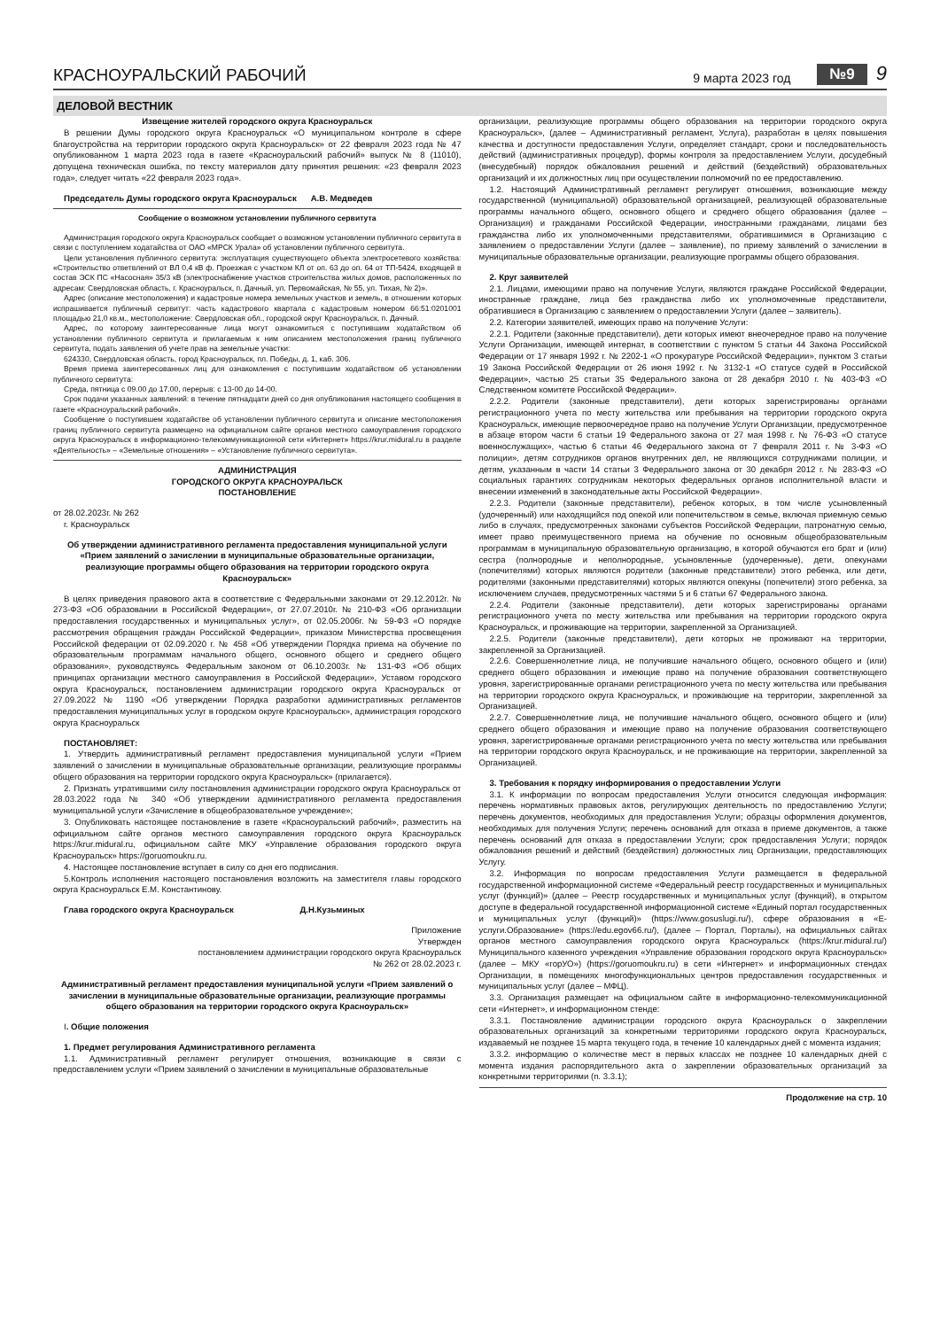КРАСНОУРАЛЬСКИЙ РАБОЧИЙ 9 марта 2023 год №9 9
ДЕЛОВОЙ ВЕСТНИК
Извещение жителей городского округа Красноуральск
В решении Думы городского округа Красноуральск «О муниципальном контроле в сфере благоустройства на территории городского округа Красноуральск» от 22 февраля 2023 года № 47 опубликованном 1 марта 2023 года в газете «Красноуральский рабочий» выпуск № 8 (11010), допущена техническая ошибка, по тексту материалов дату принятия решения: «23 февраля 2023 года», следует читать «22 февраля 2023 года».
Председатель Думы городского округа Красноуральск А.В. Медведев
Сообщение о возможном установлении публичного сервитута
Администрация городского округа Красноуральск сообщает о возможном установлении публичного сервитута в связи с поступлением ходатайства от ОАО «МРСК Урала» об установлении публичного сервитута.
Цели установления публичного сервитута: эксплуатация существующего объекта электросетевого хозяйства: «Строительство ответвлений от ВЛ 0,4 кВ ф. Проезжая с участком КЛ от оп. 63 до оп. 64 от ТП-5424, входящей в состав ЭСК ПС «Насосная» 35/3 кВ (электроснабжение участков строительства жилых домов, расположенных по адресам: Свердловская область, г. Красноуральск, п. Дачный, ул. Первомайская, № 55, ул. Тихая, № 2)».
Адрес (описание местоположения) и кадастровые номера земельных участков и земель, в отношении которых испрашивается публичный сервитут: часть кадастрового квартала с кадастровым номером 66:51:0201001 площадью 21,0 кв.м., местоположение: Свердловская обл., городской округ Красноуральск, п. Дачный.
Адрес, по которому заинтересованные лица могут ознакомиться с поступившим ходатайством об установлении публичного сервитута и прилагаемым к ним описанием местоположения границ публичного сервитута, подать заявления об учете прав на земельные участки:
624330, Свердловская область, город Красноуральск, пл. Победы, д. 1, каб. 306.
Время приема заинтересованных лиц для ознакомления с поступившим ходатайством об установлении публичного сервитута:
Среда, пятница с 09.00 до 17.00, перерыв: с 13-00 до 14-00.
Срок подачи указанных заявлений: в течение пятнадцати дней со дня опубликования настоящего сообщения в газете «Красноуральский рабочий».
Сообщение о поступившем ходатайстве об установлении публичного сервитута и описание местоположения границ публичного сервитута размещено на официальном сайте органов местного самоуправления городского округа Красноуральск в информационно-телекоммуникационной сети «Интернет» https://krur.midural.ru в разделе «Деятельность» – «Земельные отношения» – «Установление публичного сервитута».
АДМИНИСТРАЦИЯ
ГОРОДСКОГО ОКРУГА КРАСНОУРАЛЬСК
ПОСТАНОВЛЕНИЕ
от 28.02.2023г. № 262
г. Красноуральск
Об утверждении административного регламента предоставления муниципальной услуги «Прием заявлений о зачислении в муниципальные образовательные организации, реализующие программы общего образования на территории городского округа Красноуральск»
В целях приведения правового акта в соответствие с Федеральными законами от 29.12.2012г. № 273-ФЗ «Об образовании в Российской Федерации», от 27.07.2010г. № 210-ФЗ «Об организации предоставления государственных и муниципальных услуг», от 02.05.2006г. № 59-ФЗ «О порядке рассмотрения обращения граждан Российской Федерации», приказом Министерства просвещения Российской федерации от 02.09.2020 г. № 458 «Об утверждении Порядка приема на обучение по образовательным программам начального общего, основного общего и среднего общего образования», руководствуясь Федеральным законом от 06.10.2003г. № 131-ФЗ «Об общих принципах организации местного самоуправления в Российской Федерации», Уставом городского округа Красноуральск, постановлением администрации городского округа Красноуральск от 27.09.2022 № 1190 «Об утверждении Порядка разработки административных регламентов предоставления муниципальных услуг в городском округе Красноуральск», администрация городского округа Красноуральск
ПОСТАНОВЛЯЕТ:
1. Утвердить административный регламент предоставления муниципальной услуги «Прием заявлений о зачислении в муниципальные образовательные организации, реализующие программы общего образования на территории городского округа Красноуральск» (прилагается).
2. Признать утратившими силу постановления администрации городского округа Красноуральск от 28.03.2022 года № 340 «Об утверждении административного регламента предоставления муниципальной услуги «Зачисление в общеобразовательное учреждение»;
3. Опубликовать настоящее постановление в газете «Красноуральский рабочий», разместить на официальном сайте органов местного самоуправления городского округа Красноуральск https://krur.midural.ru, официальном сайте МКУ «Управление образования городского округа Красноуральск» https://goruomoukru.ru.
4. Настоящее постановление вступает в силу со дня его подписания.
5.Контроль исполнения настоящего постановления возложить на заместителя главы городского округа Красноуральск Е.М. Константинову.
Глава городского округа Красноуральск Д.Н.Кузьминых
Приложение
Утвержден
постановлением администрации городского округа Красноуральск
№ 262 от 28.02.2023 г.
Административный регламент предоставления муниципальной услуги «Прием заявлений о зачислении в муниципальные образовательные организации, реализующие программы общего образования на территории городского округа Красноуральск»
I. Общие положения
1. Предмет регулирования Административного регламента
1.1. Административный регламент регулирует отношения, возникающие в связи с предоставлением услуги «Прием заявлений о зачислении в муниципальные образовательные
организации, реализующие программы общего образования на территории городского округа Красноуральск», (далее – Административный регламент, Услуга), разработан в целях повышения качества и доступности предоставления Услуги, определяет стандарт, сроки и последовательность действий (административных процедур), формы контроля за предоставлением Услуги, досудебный (внесудебный) порядок обжалования решений и действий (бездействий) образовательных организаций и их должностных лиц при осуществлении полномочий по ее предоставлению.
1.2. Настоящий Административный регламент регулирует отношения, возникающие между государственной (муниципальной) образовательной организацией, реализующей образовательные программы начального общего, основного общего и среднего общего образования (далее – Организация) и гражданами Российской Федерации, иностранными гражданами, лицами без гражданства либо их уполномоченными представителями, обратившимися в Организацию с заявлением о предоставлении Услуги (далее – заявление), по приему заявлений о зачислении в муниципальные образовательные организации, реализующие программы общего образования.
2. Круг заявителей
2.1. Лицами, имеющими право на получение Услуги, являются граждане Российской Федерации, иностранные граждане, лица без гражданства либо их уполномоченные представители, обратившиеся в Организацию с заявлением о предоставлении Услуги (далее – заявитель).
2.2. Категории заявителей, имеющих право на получение Услуги:
2.2.1. Родители (законные представители), дети которых имеют внеочередное право на получение Услуги Организации, имеющей интернат, в соответствии с пунктом 5 статьи 44 Закона Российской Федерации от 17 января 1992 г. № 2202-1 «О прокуратуре Российской Федерации», пунктом 3 статьи 19 Закона Российской Федерации от 26 июня 1992 г. № 3132-1 «О статусе судей в Российской Федерации», частью 25 статьи 35 Федерального закона от 28 декабря 2010 г. № 403-ФЗ «О Следственном комитете Российской Федерации».
2.2.2. Родители (законные представители), дети которых зарегистрированы органами регистрационного учета по месту жительства или пребывания на территории городского округа Красноуральск, имеющие первоочередное право на получение Услуги Организации, предусмотренное в абзаце втором части 6 статьи 19 Федерального закона от 27 мая 1998 г. № 76-ФЗ «О статусе военнослужащих», частью 6 статьи 46 Федерального закона от 7 февраля 2011 г. № 3-ФЗ «О полиции», детям сотрудников органов внутренних дел, не являющихся сотрудниками полиции, и детям, указанным в части 14 статьи 3 Федерального закона от 30 декабря 2012 г. № 283-ФЗ «О социальных гарантиях сотрудникам некоторых федеральных органов исполнительной власти и внесении изменений в законодательные акты Российской Федерации».
2.2.3. Родители (законные представители), ребенок которых, в том числе усыновленный (удочеренный) или находящийся под опекой или попечительством в семье, включая приемную семью либо в случаях, предусмотренных законами субъектов Российской Федерации, патронатную семью, имеет право преимущественного приема на обучение по основным общеобразовательным программам в муниципальную образовательную организацию, в которой обучаются его брат и (или) сестра (полнородные и неполнородные, усыновленные (удочеренные), дети, опекунами (попечителями) которых являются родители (законные представители) этого ребенка, или дети, родителями (законными представителями) которых являются опекуны (попечители) этого ребенка, за исключением случаев, предусмотренных частями 5 и 6 статьи 67 Федерального закона.
2.2.4. Родители (законные представители), дети которых зарегистрированы органами регистрационного учета по месту жительства или пребывания на территории городского округа Красноуральск, и проживающие на территории, закрепленной за Организацией.
2.2.5. Родители (законные представители), дети которых не проживают на территории, закрепленной за Организацией.
2.2.6. Совершеннолетние лица, не получившие начального общего, основного общего и (или) среднего общего образования и имеющие право на получение образования соответствующего уровня, зарегистрированные органами регистрационного учета по месту жительства или пребывания на территории городского округа Красноуральск, и проживающие на территории, закрепленной за Организацией.
2.2.7. Совершеннолетние лица, не получившие начального общего, основного общего и (или) среднего общего образования и имеющие право на получение образования соответствующего уровня, зарегистрированные органами регистрационного учета по месту жительства или пребывания на территории городского округа Красноуральск, и не проживающие на территории, закрепленной за Организацией.
3. Требования к порядку информирования о предоставлении Услуги
3.1. К информации по вопросам предоставления Услуги относится следующая информация: перечень нормативных правовых актов, регулирующих деятельность по предоставлению Услуги; перечень документов, необходимых для предоставления Услуги; образцы оформления документов, необходимых для получения Услуги; перечень оснований для отказа в приеме документов, а также перечень оснований для отказа в предоставлении Услуги; срок предоставления Услуги; порядок обжалования решений и действий (бездействия) должностных лиц Организации, предоставляющих Услугу.
3.2. Информация по вопросам предоставления Услуги размещается в федеральной государственной информационной системе «Федеральный реестр государственных и муниципальных услуг (функций)» (далее – Реестр государственных и муниципальных услуг (функций), в открытом доступе в федеральной государственной информационной системе «Единый портал государственных и муниципальных услуг (функций)» (https://www.gosuslugi.ru/), сфере образования в «Е-услуги.Образование» (https://edu.egov66.ru/), (далее – Портал, Порталы), на официальных сайтах органов местного самоуправления городского округа Красноуральск (https://krur.midural.ru/) Муниципального казенного учреждения «Управление образования городского округа Красноуральск» (далее – МКУ «горУО») (https://goruomoukru.ru) в сети «Интернет» и информационных стендах Организации, в помещениях многофункциональных центров предоставления государственных и муниципальных услуг (далее – МФЦ).
3.3. Организация размещает на официальном сайте в информационно-телекоммуникационной сети «Интернет», и информационном стенде:
3.3.1. Постановление администрации городского округа Красноуральск о закреплении образовательных организаций за конкретными территориями городского округа Красноуральск, издаваемый не позднее 15 марта текущего года, в течение 10 календарных дней с момента издания;
3.3.2. информацию о количестве мест в первых классах не позднее 10 календарных дней с момента издания распорядительного акта о закреплении образовательных организаций за конкретными территориями (п. 3.3.1);
Продолжение на стр. 10